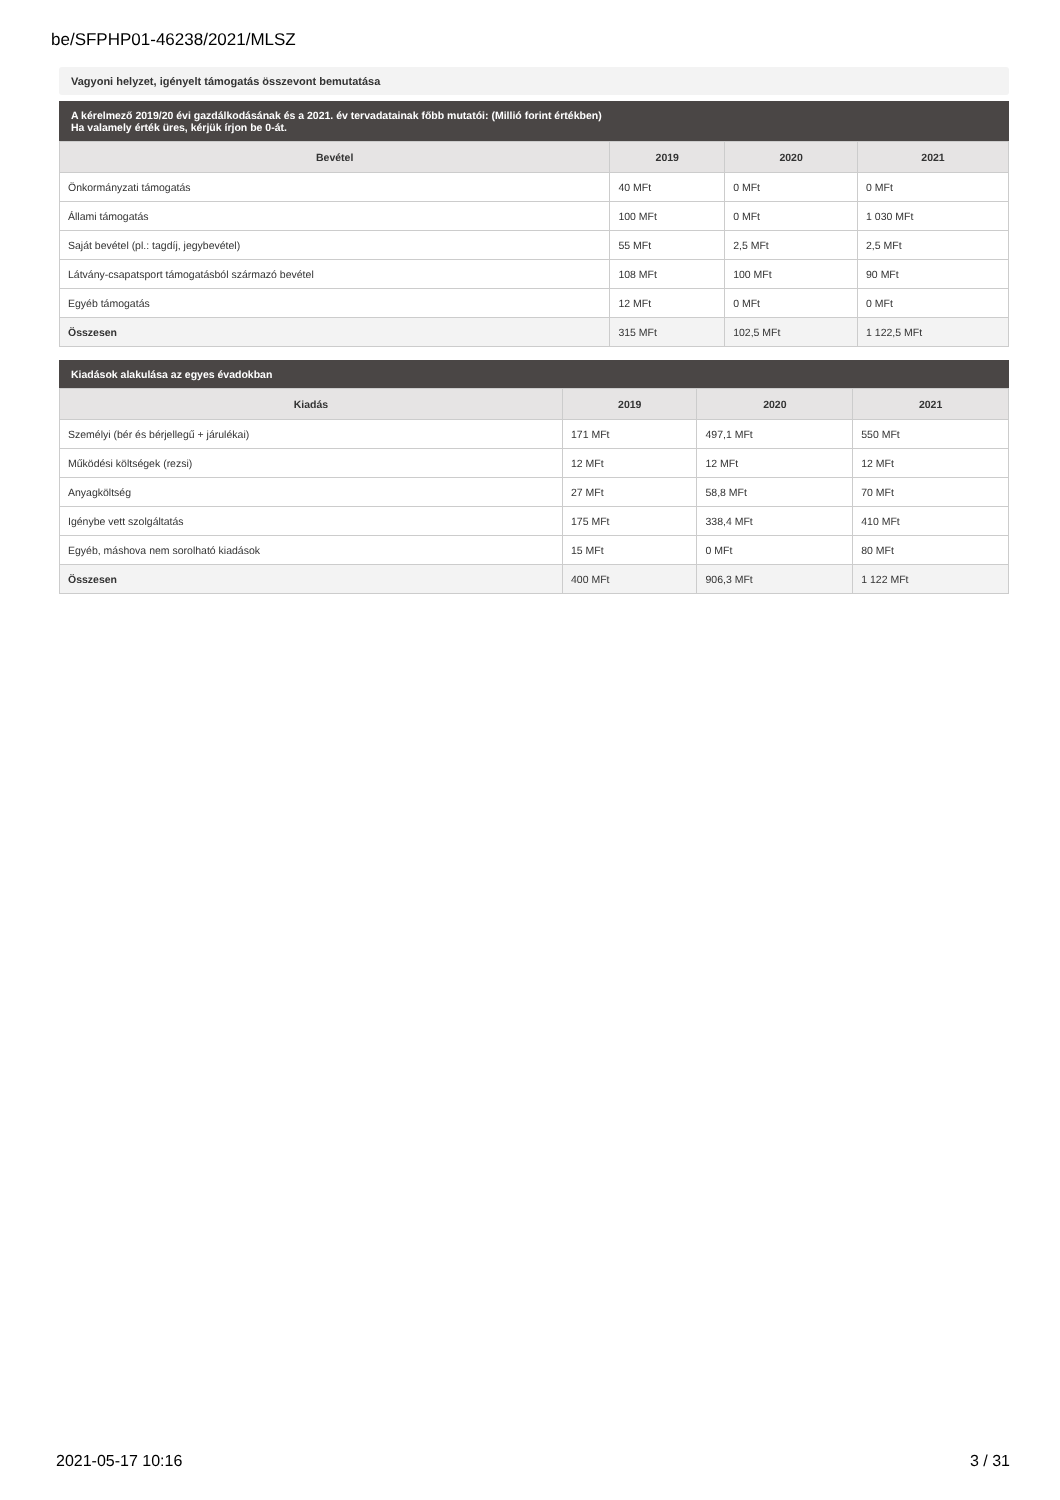be/SFPHP01-46238/2021/MLSZ
Vagyoni helyzet, igényelt támogatás összevont bemutatása
A kérelmező 2019/20 évi gazdálkodásának és a 2021. év tervadatainak főbb mutatói: (Millió forint értékben)
Ha valamely érték üres, kérjük írjon be 0-át.
| Bevétel | 2019 | 2020 | 2021 |
| --- | --- | --- | --- |
| Önkormányzati támogatás | 40 MFt | 0 MFt | 0 MFt |
| Állami támogatás | 100 MFt | 0 MFt | 1 030 MFt |
| Saját bevétel (pl.: tagdíj, jegybevétel) | 55 MFt | 2,5 MFt | 2,5 MFt |
| Látvány-csapatsport támogatásból származó bevétel | 108 MFt | 100 MFt | 90 MFt |
| Egyéb támogatás | 12 MFt | 0 MFt | 0 MFt |
| Összesen | 315 MFt | 102,5 MFt | 1 122,5 MFt |
Kiadások alakulása az egyes évadokban
| Kiadás | 2019 | 2020 | 2021 |
| --- | --- | --- | --- |
| Személyi (bér és bérjellegű + járulékai) | 171 MFt | 497,1 MFt | 550 MFt |
| Működési költségek (rezsi) | 12 MFt | 12 MFt | 12 MFt |
| Anyagköltség | 27 MFt | 58,8 MFt | 70 MFt |
| Igénybe vett szolgáltatás | 175 MFt | 338,4 MFt | 410 MFt |
| Egyéb, máshova nem sorolható kiadások | 15 MFt | 0 MFt | 80 MFt |
| Összesen | 400 MFt | 906,3 MFt | 1 122 MFt |
2021-05-17 10:16 3 / 31